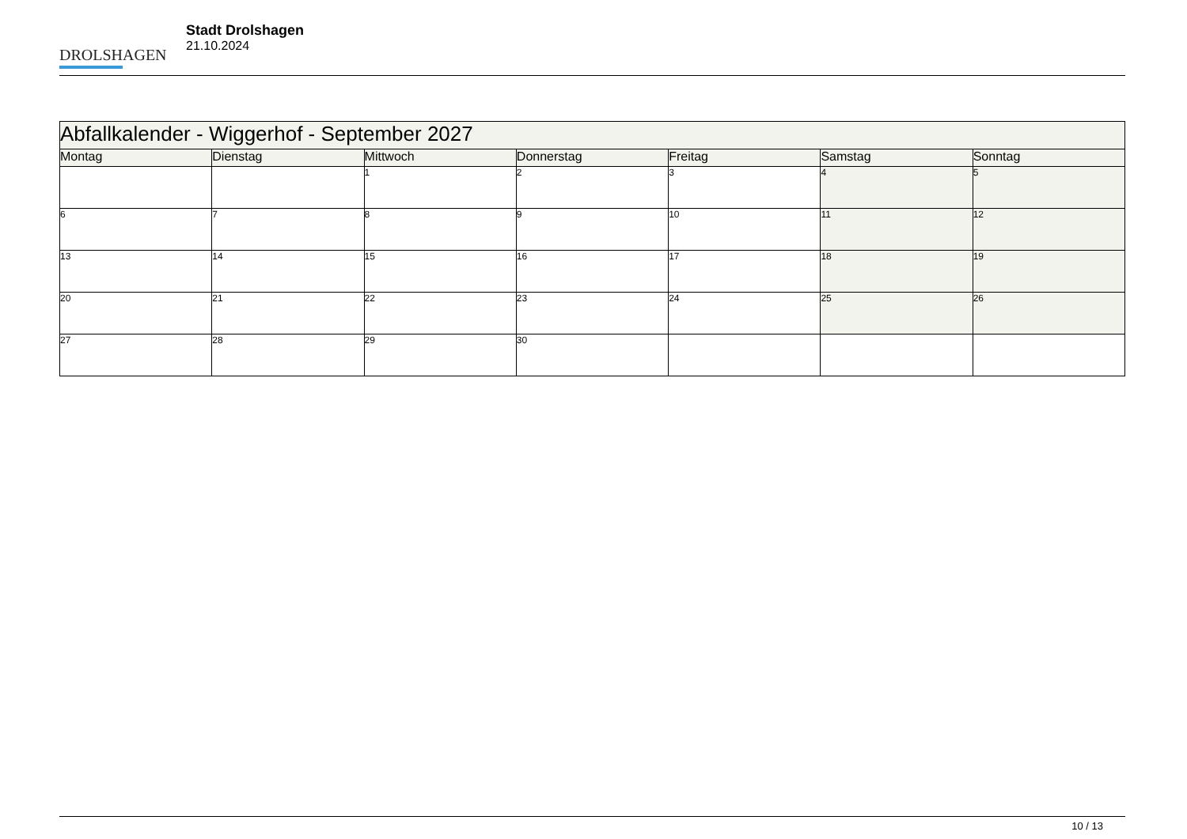DROLSHAGEN
Stadt Drolshagen
21.10.2024
| Abfallkalender - Wiggerhof - September 2027 | | | | | | |
| --- | --- | --- | --- | --- | --- | --- |
| Montag | Dienstag | Mittwoch | Donnerstag | Freitag | Samstag | Sonntag |
| | | 1 | 2 | 3 | 4 | 5 |
| 6 | 7 | 8 | 9 | 10 | 11 | 12 |
| 13 | 14 | 15 | 16 | 17 | 18 | 19 |
| 20 | 21 | 22 | 23 | 24 | 25 | 26 |
| 27 | 28 | 29 | 30 | | | |
10 / 13